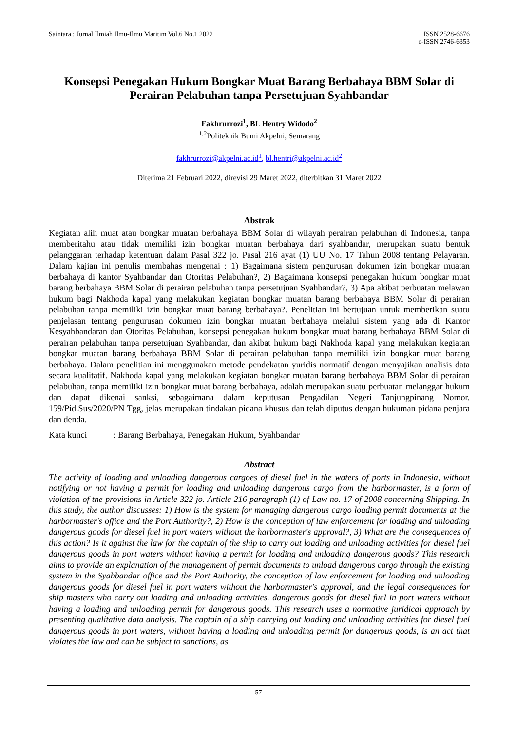Saintara : Jurnal Ilmiah Ilmu-Ilmu Maritim Vol.6 No.1 2022
ISSN 2528-6676
e-ISSN 2746-6353
Konsepsi Penegakan Hukum Bongkar Muat Barang Berbahaya BBM Solar di Perairan Pelabuhan tanpa Persetujuan Syahbandar
Fakhrurrozi<sup>1</sup>, BL Hentry Widodo<sup>2</sup>
<sup>1,2</sup>Politeknik Bumi Akpelni, Semarang
fakhrurrozi@akpelni.ac.id<sup>1</sup>, bl.hentri@akpelni.ac.id<sup>2</sup>
Diterima 21 Februari 2022, direvisi 29 Maret 2022, diterbitkan 31 Maret 2022
Abstrak
Kegiatan alih muat atau bongkar muatan berbahaya BBM Solar di wilayah perairan pelabuhan di Indonesia, tanpa memberitahu atau tidak memiliki izin bongkar muatan berbahaya dari syahbandar, merupakan suatu bentuk pelanggaran terhadap ketentuan dalam Pasal 322 jo. Pasal 216 ayat (1) UU No. 17 Tahun 2008 tentang Pelayaran. Dalam kajian ini penulis membahas mengenai : 1) Bagaimana sistem pengurusan dokumen izin bongkar muatan berbahaya di kantor Syahbandar dan Otoritas Pelabuhan?, 2) Bagaimana konsepsi penegakan hukum bongkar muat barang berbahaya BBM Solar di perairan pelabuhan tanpa persetujuan Syahbandar?, 3) Apa akibat perbuatan melawan hukum bagi Nakhoda kapal yang melakukan kegiatan bongkar muatan barang berbahaya BBM Solar di perairan pelabuhan tanpa memiliki izin bongkar muat barang berbahaya?. Penelitian ini bertujuan untuk memberikan suatu penjelasan tentang pengurusan dokumen izin bongkar muatan berbahaya melalui sistem yang ada di Kantor Kesyahbandaran dan Otoritas Pelabuhan, konsepsi penegakan hukum bongkar muat barang berbahaya BBM Solar di perairan pelabuhan tanpa persetujuan Syahbandar, dan akibat hukum bagi Nakhoda kapal yang melakukan kegiatan bongkar muatan barang berbahaya BBM Solar di perairan pelabuhan tanpa memiliki izin bongkar muat barang berbahaya. Dalam penelitian ini menggunakan metode pendekatan yuridis normatif dengan menyajikan analisis data secara kualitatif. Nakhoda kapal yang melakukan kegiatan bongkar muatan barang berbahaya BBM Solar di perairan pelabuhan, tanpa memiliki izin bongkar muat barang berbahaya, adalah merupakan suatu perbuatan melanggar hukum dan dapat dikenai sanksi, sebagaimana dalam keputusan Pengadilan Negeri Tanjungpinang Nomor. 159/Pid.Sus/2020/PN Tgg, jelas merupakan tindakan pidana khusus dan telah diputus dengan hukuman pidana penjara dan denda.
Kata kunci : Barang Berbahaya, Penegakan Hukum, Syahbandar
Abstract
The activity of loading and unloading dangerous cargoes of diesel fuel in the waters of ports in Indonesia, without notifying or not having a permit for loading and unloading dangerous cargo from the harbormaster, is a form of violation of the provisions in Article 322 jo. Article 216 paragraph (1) of Law no. 17 of 2008 concerning Shipping. In this study, the author discusses: 1) How is the system for managing dangerous cargo loading permit documents at the harbormaster's office and the Port Authority?, 2) How is the conception of law enforcement for loading and unloading dangerous goods for diesel fuel in port waters without the harbormaster's approval?, 3) What are the consequences of this action? Is it against the law for the captain of the ship to carry out loading and unloading activities for diesel fuel dangerous goods in port waters without having a permit for loading and unloading dangerous goods? This research aims to provide an explanation of the management of permit documents to unload dangerous cargo through the existing system in the Syahbandar office and the Port Authority, the conception of law enforcement for loading and unloading dangerous goods for diesel fuel in port waters without the harbormaster's approval, and the legal consequences for ship masters who carry out loading and unloading activities. dangerous goods for diesel fuel in port waters without having a loading and unloading permit for dangerous goods. This research uses a normative juridical approach by presenting qualitative data analysis. The captain of a ship carrying out loading and unloading activities for diesel fuel dangerous goods in port waters, without having a loading and unloading permit for dangerous goods, is an act that violates the law and can be subject to sanctions, as
57